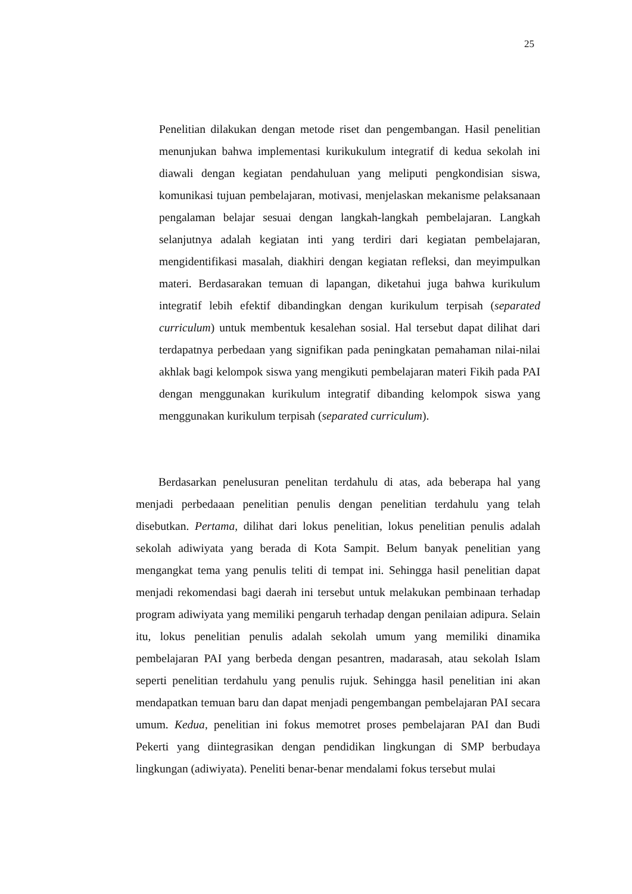25
Penelitian dilakukan dengan metode riset dan pengembangan. Hasil penelitian menunjukan bahwa implementasi kurikukulum integratif di kedua sekolah ini diawali dengan kegiatan pendahuluan yang meliputi pengkondisian siswa, komunikasi tujuan pembelajaran, motivasi, menjelaskan mekanisme pelaksanaan pengalaman belajar sesuai dengan langkah-langkah pembelajaran. Langkah selanjutnya adalah kegiatan inti yang terdiri dari kegiatan pembelajaran, mengidentifikasi masalah, diakhiri dengan kegiatan refleksi, dan meyimpulkan materi. Berdasarakan temuan di lapangan, diketahui juga bahwa kurikulum integratif lebih efektif dibandingkan dengan kurikulum terpisah (separated curriculum) untuk membentuk kesalehan sosial. Hal tersebut dapat dilihat dari terdapatnya perbedaan yang signifikan pada peningkatan pemahaman nilai-nilai akhlak bagi kelompok siswa yang mengikuti pembelajaran materi Fikih pada PAI dengan menggunakan kurikulum integratif dibanding kelompok siswa yang menggunakan kurikulum terpisah (separated curriculum).
Berdasarkan penelusuran penelitan terdahulu di atas, ada beberapa hal yang menjadi perbedaaan penelitian penulis dengan penelitian terdahulu yang telah disebutkan. Pertama, dilihat dari lokus penelitian, lokus penelitian penulis adalah sekolah adiwiyata yang berada di Kota Sampit. Belum banyak penelitian yang mengangkat tema yang penulis teliti di tempat ini. Sehingga hasil penelitian dapat menjadi rekomendasi bagi daerah ini tersebut untuk melakukan pembinaan terhadap program adiwiyata yang memiliki pengaruh terhadap dengan penilaian adipura. Selain itu, lokus penelitian penulis adalah sekolah umum yang memiliki dinamika pembelajaran PAI yang berbeda dengan pesantren, madarasah, atau sekolah Islam seperti penelitian terdahulu yang penulis rujuk. Sehingga hasil penelitian ini akan mendapatkan temuan baru dan dapat menjadi pengembangan pembelajaran PAI secara umum. Kedua, penelitian ini fokus memotret proses pembelajaran PAI dan Budi Pekerti yang diintegrasikan dengan pendidikan lingkungan di SMP berbudaya lingkungan (adiwiyata). Peneliti benar-benar mendalami fokus tersebut mulai